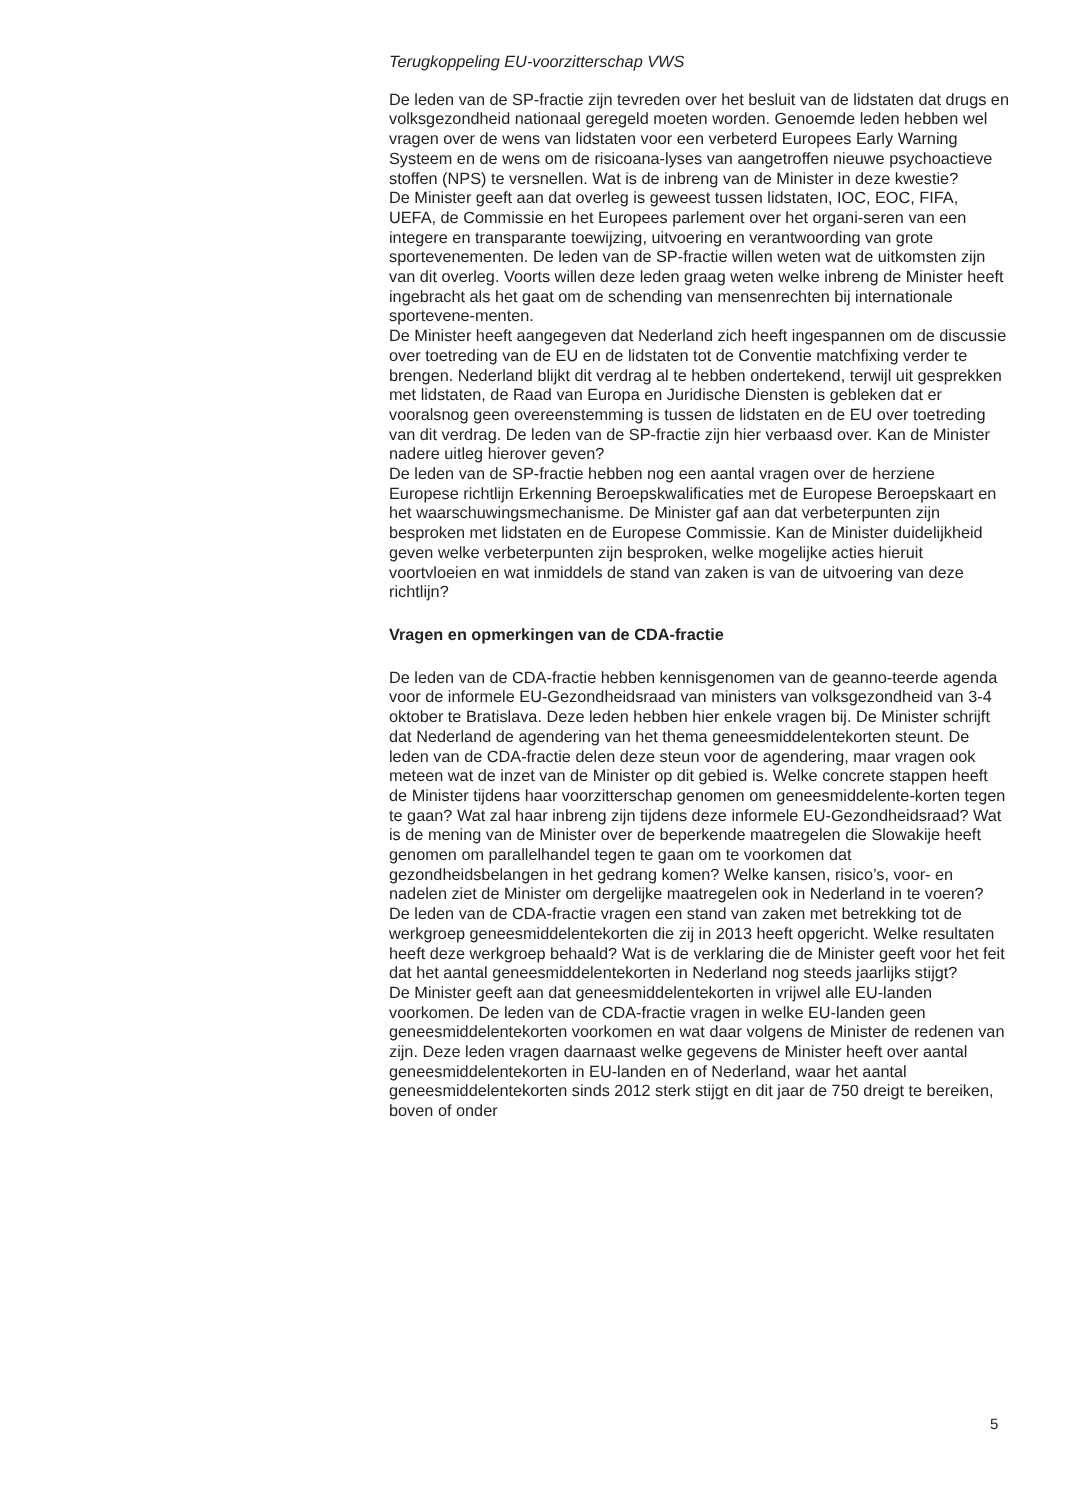Terugkoppeling EU-voorzitterschap VWS
De leden van de SP-fractie zijn tevreden over het besluit van de lidstaten dat drugs en volksgezondheid nationaal geregeld moeten worden. Genoemde leden hebben wel vragen over de wens van lidstaten voor een verbeterd Europees Early Warning Systeem en de wens om de risicoana-lyses van aangetroffen nieuwe psychoactieve stoffen (NPS) te versnellen. Wat is de inbreng van de Minister in deze kwestie?
De Minister geeft aan dat overleg is geweest tussen lidstaten, IOC, EOC, FIFA, UEFA, de Commissie en het Europees parlement over het organi-seren van een integere en transparante toewijzing, uitvoering en verantwoording van grote sportevenementen. De leden van de SP-fractie willen weten wat de uitkomsten zijn van dit overleg. Voorts willen deze leden graag weten welke inbreng de Minister heeft ingebracht als het gaat om de schending van mensenrechten bij internationale sportevene-menten.
De Minister heeft aangegeven dat Nederland zich heeft ingespannen om de discussie over toetreding van de EU en de lidstaten tot de Conventie matchfixing verder te brengen. Nederland blijkt dit verdrag al te hebben ondertekend, terwijl uit gesprekken met lidstaten, de Raad van Europa en Juridische Diensten is gebleken dat er vooralsnog geen overeenstemming is tussen de lidstaten en de EU over toetreding van dit verdrag. De leden van de SP-fractie zijn hier verbaasd over. Kan de Minister nadere uitleg hierover geven?
De leden van de SP-fractie hebben nog een aantal vragen over de herziene Europese richtlijn Erkenning Beroepskwalificaties met de Europese Beroepskaart en het waarschuwingsmechanisme. De Minister gaf aan dat verbeterpunten zijn besproken met lidstaten en de Europese Commissie. Kan de Minister duidelijkheid geven welke verbeterpunten zijn besproken, welke mogelijke acties hieruit voortvloeien en wat inmiddels de stand van zaken is van de uitvoering van deze richtlijn?
Vragen en opmerkingen van de CDA-fractie
De leden van de CDA-fractie hebben kennisgenomen van de geanno-teerde agenda voor de informele EU-Gezondheidsraad van ministers van volksgezondheid van 3-4 oktober te Bratislava. Deze leden hebben hier enkele vragen bij. De Minister schrijft dat Nederland de agendering van het thema geneesmiddelentekorten steunt. De leden van de CDA-fractie delen deze steun voor de agendering, maar vragen ook meteen wat de inzet van de Minister op dit gebied is. Welke concrete stappen heeft de Minister tijdens haar voorzitterschap genomen om geneesmiddelente-korten tegen te gaan? Wat zal haar inbreng zijn tijdens deze informele EU-Gezondheidsraad? Wat is de mening van de Minister over de beperkende maatregelen die Slowakije heeft genomen om parallelhandel tegen te gaan om te voorkomen dat gezondheidsbelangen in het gedrang komen? Welke kansen, risico’s, voor- en nadelen ziet de Minister om dergelijke maatregelen ook in Nederland in te voeren?
De leden van de CDA-fractie vragen een stand van zaken met betrekking tot de werkgroep geneesmiddelentekorten die zij in 2013 heeft opgericht. Welke resultaten heeft deze werkgroep behaald? Wat is de verklaring die de Minister geeft voor het feit dat het aantal geneesmiddelentekorten in Nederland nog steeds jaarlijks stijgt?
De Minister geeft aan dat geneesmiddelentekorten in vrijwel alle EU-landen voorkomen. De leden van de CDA-fractie vragen in welke EU-landen geen geneesmiddelentekorten voorkomen en wat daar volgens de Minister de redenen van zijn. Deze leden vragen daarnaast welke gegevens de Minister heeft over aantal geneesmiddelentekorten in EU-landen en of Nederland, waar het aantal geneesmiddelentekorten sinds 2012 sterk stijgt en dit jaar de 750 dreigt te bereiken, boven of onder
5